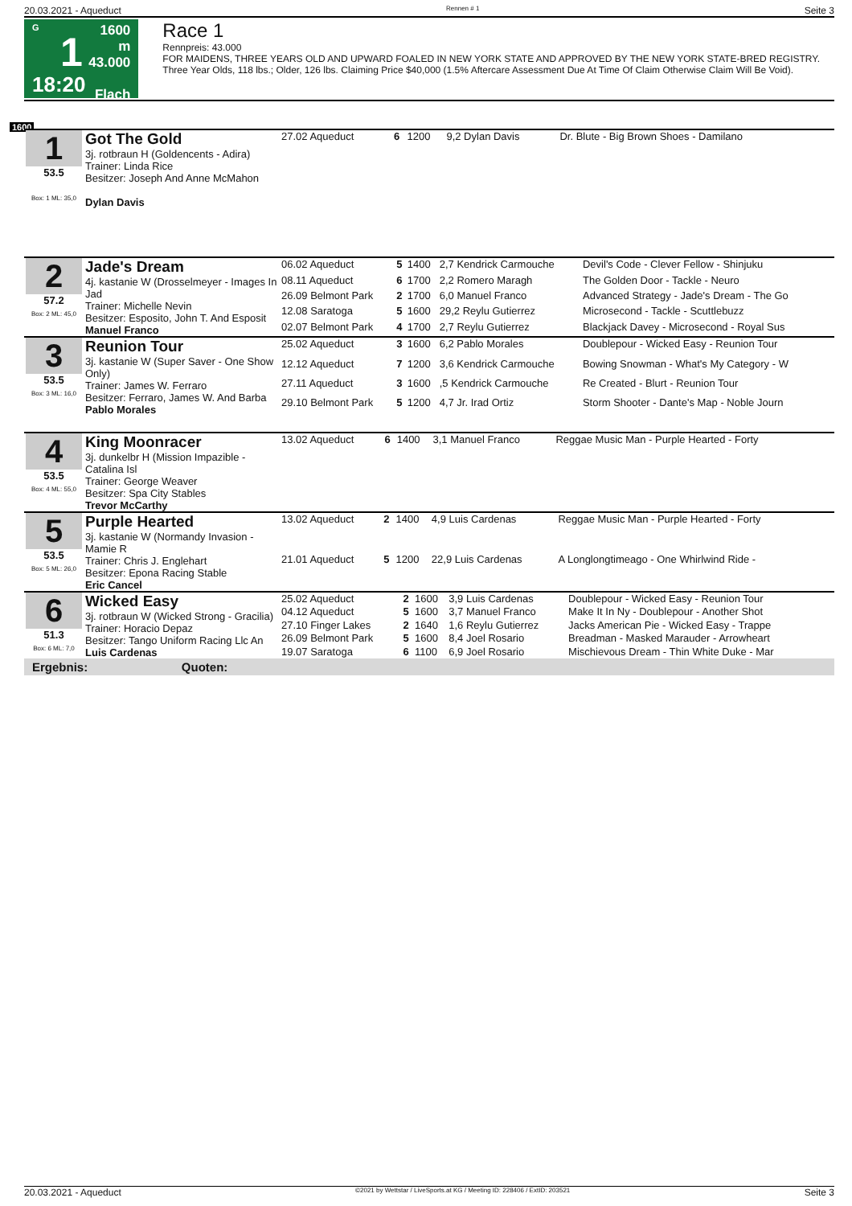20.03.2021 - Aqueduct Rennen # 1 Seite 3
G
1
18:20
1600 m
43.000
Flach
Race 1
Rennpreis: 43.000
FOR MAIDENS, THREE YEARS OLD AND UPWARD FOALED IN NEW YORK STATE AND APPROVED BY THE NEW YORK STATE-BRED REGISTRY. Three Year Olds, 118 lbs.; Older, 126 lbs. Claiming Price $40,000 (1.5% Aftercare Assessment Due At Time Of Claim Otherwise Claim Will Be Void).
1600
| 1 53.5 Box: 1 ML: 35,0 | Got The Gold 3j. rotbraun H (Goldencents - Adira) Trainer: Linda Rice Besitzer: Joseph And Anne McMahon Dylan Davis | 27.02 Aqueduct | 6 | 1200 | 9,2 Dylan Davis | Dr. Blute - Big Brown Shoes - Damilano |
| 2 57.2 Box: 2 ML: 45,0 | Jade's Dream 4j. kastanie W (Drosselmeyer - Images In Jad Trainer: Michelle Nevin Besitzer: Esposito, John T. And Esposit Manuel Franco | 06.02 Aqueduct | 5 | 1400 | 2,7 Kendrick Carmouche | Devil's Code - Clever Fellow - Shinjuku |
| | | 08.11 Aqueduct | 6 | 1700 | 2,2 Romero Maragh | The Golden Door - Tackle - Neuro |
| | | 26.09 Belmont Park | 2 | 1700 | 6,0 Manuel Franco | Advanced Strategy - Jade's Dream - The Go |
| | | 12.08 Saratoga | 5 | 1600 | 29,2 Reylu Gutierrez | Microsecond - Tackle - Scuttlebuzz |
| | | 02.07 Belmont Park | 4 | 1700 | 2,7 Reylu Gutierrez | Blackjack Davey - Microsecond - Royal Sus |
| 3 53.5 Box: 3 ML: 16,0 | Reunion Tour 3j. kastanie W (Super Saver - One Show Only) Trainer: James W. Ferraro Besitzer: Ferraro, James W. And Barba Pablo Morales | 25.02 Aqueduct | 3 | 1600 | 6,2 Pablo Morales | Doublepour - Wicked Easy - Reunion Tour |
| | | 12.12 Aqueduct | 7 | 1200 | 3,6 Kendrick Carmouche | Bowing Snowman - What's My Category - W |
| | | 27.11 Aqueduct | 3 | 1600 | ,5 Kendrick Carmouche | Re Created - Blurt - Reunion Tour |
| | | 29.10 Belmont Park | 5 | 1200 | 4,7 Jr. Irad Ortiz | Storm Shooter - Dante's Map - Noble Journ |
| 4 53.5 Box: 4 ML: 55,0 | King Moonracer 3j. dunkelbr H (Mission Impazible - Catalina Isl Trainer: George Weaver Besitzer: Spa City Stables Trevor McCarthy | 13.02 Aqueduct | 6 | 1400 | 3,1 Manuel Franco | Reggae Music Man - Purple Hearted - Forty |
| 5 53.5 Box: 5 ML: 26,0 | Purple Hearted 3j. kastanie W (Normandy Invasion - Mamie R Trainer: Chris J. Englehart Besitzer: Epona Racing Stable Eric Cancel | 13.02 Aqueduct | 2 | 1400 | 4,9 Luis Cardenas | Reggae Music Man - Purple Hearted - Forty |
| | | 21.01 Aqueduct | 5 | 1200 | 22,9 Luis Cardenas | A Longlongtimeago - One Whirlwind Ride - |
| 6 51.3 Box: 6 ML: 7,0 | Wicked Easy 3j. rotbraun W (Wicked Strong - Gracilia) Trainer: Horacio Depaz Besitzer: Tango Uniform Racing Llc An Luis Cardenas | 25.02 Aqueduct | 2 | 1600 | 3,9 Luis Cardenas | Doublepour - Wicked Easy - Reunion Tour |
| | | 04.12 Aqueduct | 5 | 1600 | 3,7 Manuel Franco | Make It In Ny - Doublepour - Another Shot |
| | | 27.10 Finger Lakes | 2 | 1640 | 1,6 Reylu Gutierrez | Jacks American Pie - Wicked Easy - Trappe |
| | | 26.09 Belmont Park | 5 | 1600 | 8,4 Joel Rosario | Breadman - Masked Marauder - Arrowheart |
| | | 19.07 Saratoga | 6 | 1100 | 6,9 Joel Rosario | Mischievous Dream - Thin White Duke - Mar |
Ergebnis: Quoten:
20.03.2021 - Aqueduct ©2021 by Wettstar / LiveSports.at KG / Meeting ID: 228406 / ExtID: 203521 Seite 3